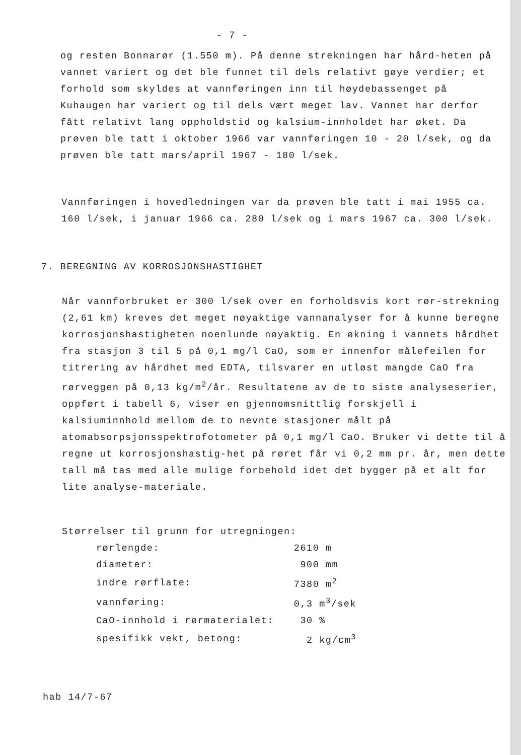- 7 -
og resten Bonnarør (1.550 m). På denne strekningen har hård-heten på vannet variert og det ble funnet til dels relativt gøye verdier; et forhold som skyldes at vannføringen inn til høydebassenget på Kuhaugen har variert og til dels vært meget lav. Vannet har derfor fått relativt lang oppholdstid og kalsium-innholdet har øket. Da prøven ble tatt i oktober 1966 var vannføringen 10 - 20 l/sek, og da prøven ble tatt mars/april 1967 - 180 l/sek.
Vannføringen i hovedledningen var da prøven ble tatt i mai 1955 ca. 160 l/sek, i januar 1966 ca. 280 l/sek og i mars 1967 ca. 300 l/sek.
7. BEREGNING AV KORROSJONSHASTIGHET
Når vannforbruket er 300 l/sek over en forholdsvis kort rør-strekning (2,61 km) kreves det meget nøyaktige vannanalyser for å kunne beregne korrosjonshastigheten noenlunde nøyaktig. En økning i vannets hårdhet fra stasjon 3 til 5 på 0,1 mg/l CaO, som er innenfor målefeilen for titrering av hårdhet med EDTA, tilsvarer en utløst mangde CaO fra rørveggen på 0,13 kg/m<sup>2</sup>/år. Resultatene av de to siste analyseserier, oppført i tabell 6, viser en gjennomsnittlig forskjell i kalsiuminnhold mellom de to nevnte stasjoner målt på atomabsorpsjonsspektrofotometer på 0,1 mg/l CaO. Bruker vi dette til å regne ut korrosjonshastig-het på røret får vi 0,2 mm pr. år, men dette tall må tas med alle mulige forbehold idet det bygger på et alt for lite analyse-materiale.
Størrelser til grunn for utregningen:
| rørlengde: | 2610 m |
| diameter: | 900 mm |
| indre rørflate: | 7380 m<sup>2</sup> |
| vannføring: | 0,3 m<sup>3</sup>/sek |
| CaO-innhold i rørmaterialet: | 30 % |
| spesifikk vekt, betong: | 2 kg/cm<sup>3</sup> |
hab 14/7-67